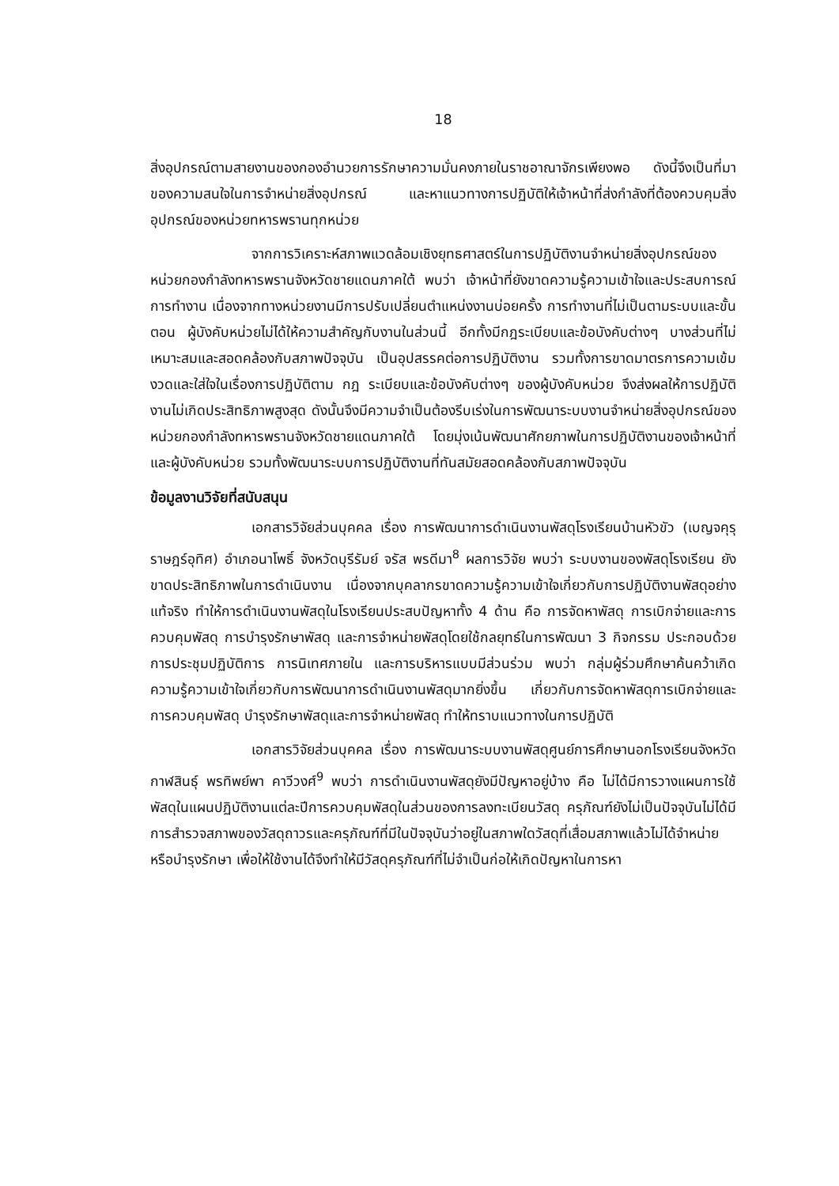18
สิ่งอุปกรณ์ตามสายงานของกองอำนวยการรักษาความมั่นคงภายในราชอาณาจักรเพียงพอ ดังนี้จึงเป็นที่มาของความสนใจในการจำหน่ายสิ่งอุปกรณ์ และหาแนวทางการปฏิบัติให้เจ้าหน้าที่ส่งกำลังที่ต้องควบคุมสิ่งอุปกรณ์ของหน่วยทหารพรานทุกหน่วย
จากการวิเคราะห์สภาพแวดล้อมเชิงยุทธศาสตร์ในการปฏิบัติงานจำหน่ายสิ่งอุปกรณ์ของหน่วยกองกำลังทหารพรานจังหวัดชายแดนภาคใต้ พบว่า เจ้าหน้าที่ยังขาดความรู้ความเข้าใจและประสบการณ์การทำงาน เนื่องจากทางหน่วยงานมีการปรับเปลี่ยนตำแหน่งงานบ่อยครั้ง การทำงานที่ไม่เป็นตามระบบและขั้นตอน ผู้บังคับหน่วยไม่ได้ให้ความสำคัญกับงานในส่วนนี้ อีกทั้งมีกฎระเบียบและข้อบังคับต่างๆ บางส่วนที่ไม่เหมาะสมและสอดคล้องกับสภาพปัจจุบัน เป็นอุปสรรคต่อการปฏิบัติงาน รวมทั้งการขาดมาตรการความเข้มงวดและใส่ใจในเรื่องการปฏิบัติตาม กฎ ระเบียบและข้อบังคับต่างๆ ของผู้บังคับหน่วย จึงส่งผลให้การปฏิบัติงานไม่เกิดประสิทธิภาพสูงสุด ดังนั้นจึงมีความจำเป็นต้องรีบเร่งในการพัฒนาระบบงานจำหน่ายสิ่งอุปกรณ์ของหน่วยกองกำลังทหารพรานจังหวัดชายแดนภาคใต้ โดยมุ่งเน้นพัฒนาศักยภาพในการปฏิบัติงานของเจ้าหน้าที่และผู้บังคับหน่วย รวมทั้งพัฒนาระบบการปฏิบัติงานที่ทันสมัยสอดคล้องกับสภาพปัจจุบัน
ข้อมูลงานวิจัยที่สนับสนุน
เอกสารวิจัยส่วนบุคคล เรื่อง การพัฒนาการดำเนินงานพัสดุโรงเรียนบ้านหัวขัว (เบญจคุรุราษฎร์อุทิศ) อำเภอนาโพธิ์ จังหวัดบุรีรัมย์ จรัส พรดีมา<sup>8</sup> ผลการวิจัย พบว่า ระบบงานของพัสดุโรงเรียน ยังขาดประสิทธิภาพในการดำเนินงาน เนื่องจากบุคลากรขาดความรู้ความเข้าใจเกี่ยวกับการปฏิบัติงานพัสดุอย่างแท้จริง ทำให้การดำเนินงานพัสดุในโรงเรียนประสบปัญหาทั้ง 4 ด้าน คือ การจัดหาพัสดุ การเบิกจ่ายและการควบคุมพัสดุ การบำรุงรักษาพัสดุ และการจำหน่ายพัสดุโดยใช้กลยุทธ์ในการพัฒนา 3 กิจกรรม ประกอบด้วย การประชุมปฏิบัติการ การนิเทศภายใน และการบริหารแบบมีส่วนร่วม พบว่า กลุ่มผู้ร่วมศึกษาค้นคว้าเกิดความรู้ความเข้าใจเกี่ยวกับการพัฒนาการดำเนินงานพัสดุมากยิ่งขึ้น เกี่ยวกับการจัดหาพัสดุการเบิกจ่ายและการควบคุมพัสดุ บำรุงรักษาพัสดุและการจำหน่ายพัสดุ ทำให้ทราบแนวทางในการปฏิบัติ
เอกสารวิจัยส่วนบุคคล เรื่อง การพัฒนาระบบงานพัสดุศูนย์การศึกษานอกโรงเรียนจังหวัดกาฬสินธุ์ พรทิพย์พา คาวีวงศ์<sup>9</sup> พบว่า การดำเนินงานพัสดุยังมีปัญหาอยู่บ้าง คือ ไม่ได้มีการวางแผนการใช้พัสดุในแผนปฏิบัติงานแต่ละปีการควบคุมพัสดุในส่วนของการลงทะเบียนวัสดุ ครุภัณฑ์ยังไม่เป็นปัจจุบันไม่ได้มีการสำรวจสภาพของวัสดุถาวรและครุภัณฑ์ที่มีในปัจจุบันว่าอยู่ในสภาพใดวัสดุที่เสื่อมสภาพแล้วไม่ได้จำหน่ายหรือบำรุงรักษา เพื่อให้ใช้งานได้จึงทำให้มีวัสดุครุภัณฑ์ที่ไม่จำเป็นก่อให้เกิดปัญหาในการหา